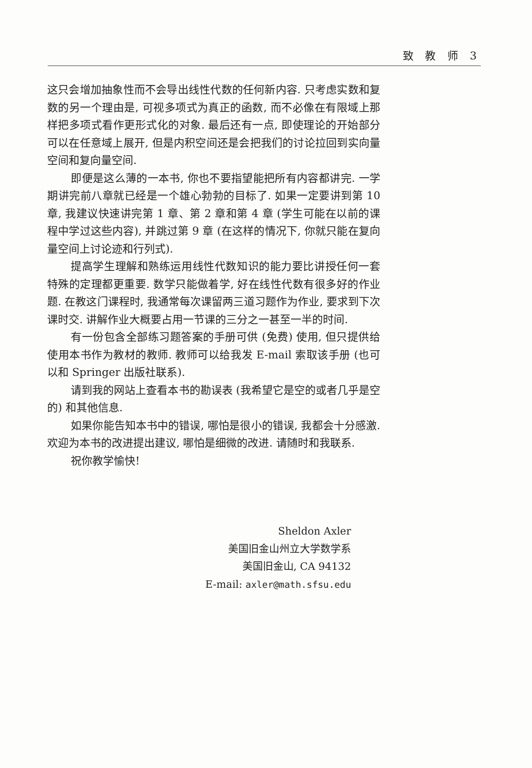致 教 师 3
这只会增加抽象性而不会导出线性代数的任何新内容. 只考虑实数和复数的另一个理由是, 可视多项式为真正的函数, 而不必像在有限域上那样把多项式看作更形式化的对象. 最后还有一点, 即使理论的开始部分可以在任意域上展开, 但是内积空间还是会把我们的讨论拉回到实向量空间和复向量空间.
即便是这么薄的一本书, 你也不要指望能把所有内容都讲完. 一学期讲完前八章就已经是一个雄心勃勃的目标了. 如果一定要讲到第 10 章, 我建议快速讲完第 1 章、第 2 章和第 4 章 (学生可能在以前的课程中学过这些内容), 并跳过第 9 章 (在这样的情况下, 你就只能在复向量空间上讨论迹和行列式).
提高学生理解和熟练运用线性代数知识的能力要比讲授任何一套特殊的定理都更重要. 数学只能做着学, 好在线性代数有很多好的作业题. 在教这门课程时, 我通常每次课留两三道习题作为作业, 要求到下次课时交. 讲解作业大概要占用一节课的三分之一甚至一半的时间.
有一份包含全部练习题答案的手册可供 (免费) 使用, 但只提供给使用本书作为教材的教师. 教师可以给我发 E-mail 索取该手册 (也可以和 Springer 出版社联系).
请到我的网站上查看本书的勘误表 (我希望它是空的或者几乎是空的) 和其他信息.
如果你能告知本书中的错误, 哪怕是很小的错误, 我都会十分感激. 欢迎为本书的改进提出建议, 哪怕是细微的改进. 请随时和我联系.
祝你教学愉快!
Sheldon Axler
美国旧金山州立大学数学系
美国旧金山, CA 94132
E-mail: axler@math.sfsu.edu